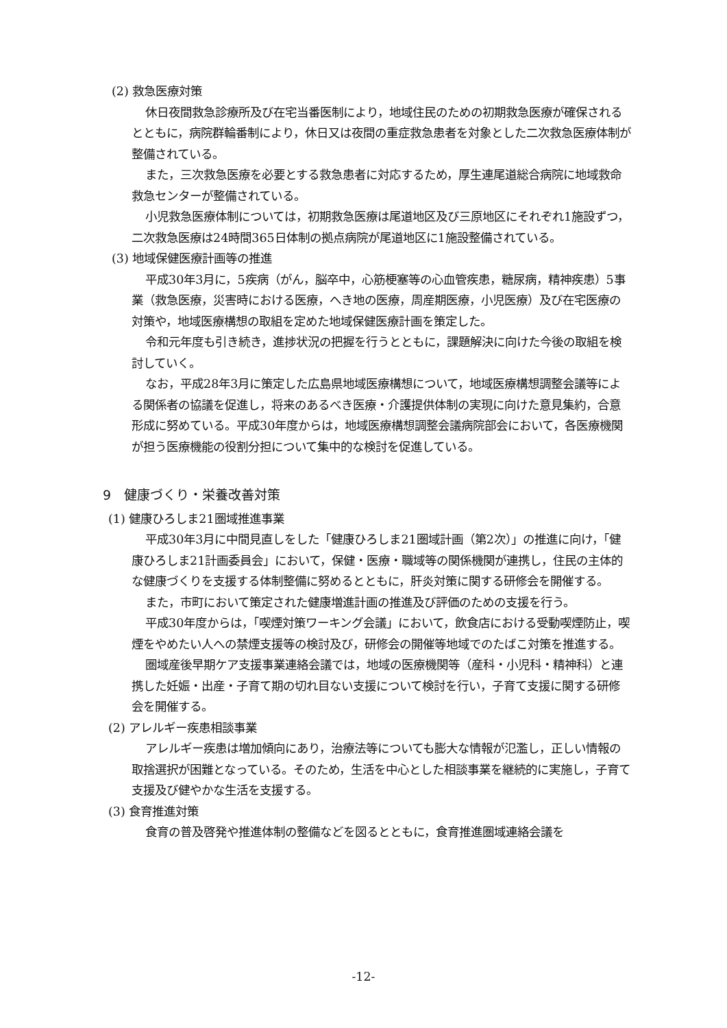(2) 救急医療対策
休日夜間救急診療所及び在宅当番医制により，地域住民のための初期救急医療が確保されるとともに，病院群輪番制により，休日又は夜間の重症救急患者を対象とした二次救急医療体制が整備されている。
また，三次救急医療を必要とする救急患者に対応するため，厚生連尾道総合病院に地域救命救急センターが整備されている。
小児救急医療体制については，初期救急医療は尾道地区及び三原地区にそれぞれ1施設ずつ，二次救急医療は24時間365日体制の拠点病院が尾道地区に1施設整備されている。
(3) 地域保健医療計画等の推進
平成30年3月に，5疾病（がん，脳卒中，心筋梗塞等の心血管疾患，糖尿病，精神疾患）5事業（救急医療，災害時における医療，へき地の医療，周産期医療，小児医療）及び在宅医療の対策や，地域医療構想の取組を定めた地域保健医療計画を策定した。
令和元年度も引き続き，進捗状況の把握を行うとともに，課題解決に向けた今後の取組を検討していく。
なお，平成28年3月に策定した広島県地域医療構想について，地域医療構想調整会議等による関係者の協議を促進し，将来のあるべき医療・介護提供体制の実現に向けた意見集約，合意形成に努めている。平成30年度からは，地域医療構想調整会議病院部会において，各医療機関が担う医療機能の役割分担について集中的な検討を促進している。
9　健康づくり・栄養改善対策
(1) 健康ひろしま21圏域推進事業
平成30年3月に中間見直しをした「健康ひろしま21圏域計画（第2次）」の推進に向け，「健康ひろしま21計画委員会」において，保健・医療・職域等の関係機関が連携し，住民の主体的な健康づくりを支援する体制整備に努めるとともに，肝炎対策に関する研修会を開催する。
また，市町において策定された健康増進計画の推進及び評価のための支援を行う。
平成30年度からは，「喫煙対策ワーキング会議」において，飲食店における受動喫煙防止，喫煙をやめたい人への禁煙支援等の検討及び，研修会の開催等地域でのたばこ対策を推進する。
圏域産後早期ケア支援事業連絡会議では，地域の医療機関等（産科・小児科・精神科）と連携した妊娠・出産・子育て期の切れ目ない支援について検討を行い，子育て支援に関する研修会を開催する。
(2) アレルギー疾患相談事業
アレルギー疾患は増加傾向にあり，治療法等についても膨大な情報が氾濫し，正しい情報の取捨選択が困難となっている。そのため，生活を中心とした相談事業を継続的に実施し，子育て支援及び健やかな生活を支援する。
(3) 食育推進対策
食育の普及啓発や推進体制の整備などを図るとともに，食育推進圏域連絡会議を
-12-